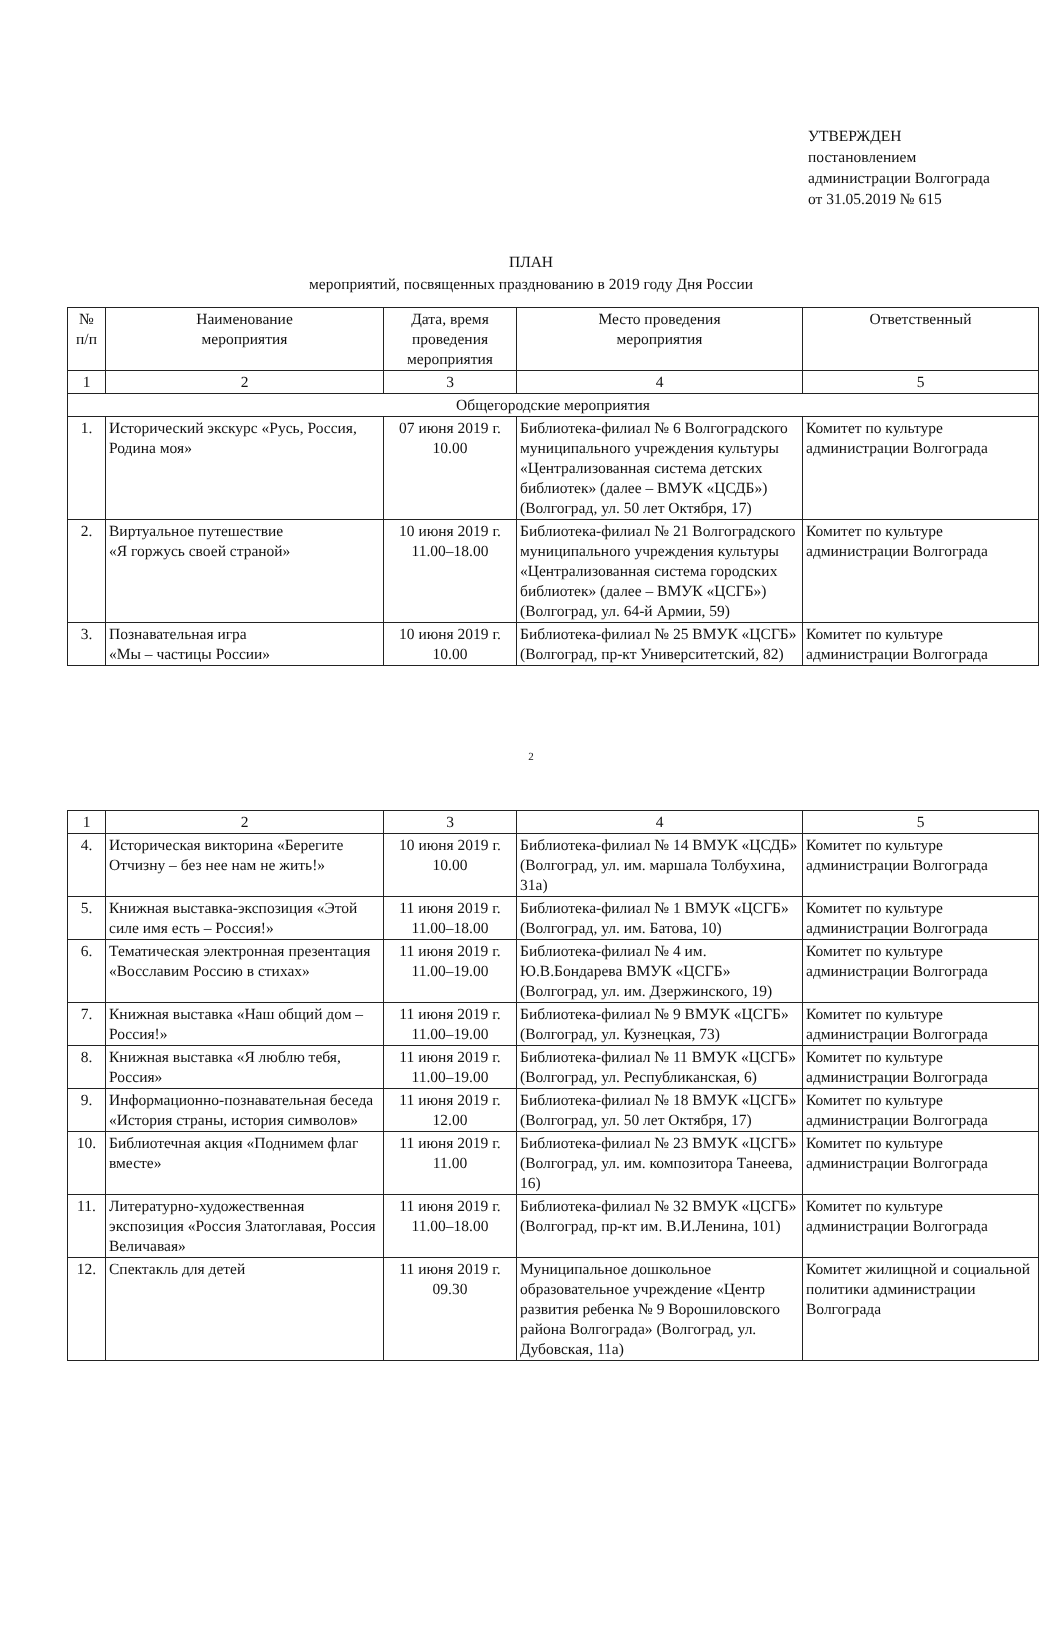УТВЕРЖДЕН
постановлением
администрации Волгограда
от 31.05.2019 № 615
ПЛАН
мероприятий, посвященных празднованию в 2019 году Дня России
| № п/п | Наименование мероприятия | Дата, время проведения мероприятия | Место проведения мероприятия | Ответственный |
| --- | --- | --- | --- | --- |
| 1 | 2 | 3 | 4 | 5 |
| Общегородские мероприятия | | | | |
| 1. | Исторический экскурс «Русь, Россия, Родина моя» | 07 июня 2019 г. 10.00 | Библиотека-филиал № 6 Волгоградского муниципального учреждения культуры «Централизованная система детских библиотек» (далее – ВМУК «ЦСДБ») (Волгоград, ул. 50 лет Октября, 17) | Комитет по культуре администрации Волгограда |
| 2. | Виртуальное путешествие «Я горжусь своей страной» | 10 июня 2019 г. 11.00–18.00 | Библиотека-филиал № 21 Волгоградского муниципального учреждения культуры «Централизованная система городских библиотек» (далее – ВМУК «ЦСГБ») (Волгоград, ул. 64-й Армии, 59) | Комитет по культуре администрации Волгограда |
| 3. | Познавательная игра «Мы – частицы России» | 10 июня 2019 г. 10.00 | Библиотека-филиал № 25 ВМУК «ЦСГБ» (Волгоград, пр-кт Университетский, 82) | Комитет по культуре администрации Волгограда |
2
| 1 | 2 | 3 | 4 | 5 |
| 4. | Историческая викторина «Берегите Отчизну – без нее нам не жить!» | 10 июня 2019 г. 10.00 | Библиотека-филиал № 14 ВМУК «ЦСДБ» (Волгоград, ул. им. маршала Толбухина, 31а) | Комитет по культуре администрации Волгограда |
| 5. | Книжная выставка-экспозиция «Этой силе имя есть – Россия!» | 11 июня 2019 г. 11.00–18.00 | Библиотека-филиал № 1 ВМУК «ЦСГБ» (Волгоград, ул. им. Батова, 10) | Комитет по культуре администрации Волгограда |
| 6. | Тематическая электронная презентация «Восславим Россию в стихах» | 11 июня 2019 г. 11.00–19.00 | Библиотека-филиал № 4 им. Ю.В.Бондарева ВМУК «ЦСГБ» (Волгоград, ул. им. Дзержинского, 19) | Комитет по культуре администрации Волгограда |
| 7. | Книжная выставка «Наш общий дом – Россия!» | 11 июня 2019 г. 11.00–19.00 | Библиотека-филиал № 9 ВМУК «ЦСГБ» (Волгоград, ул. Кузнецкая, 73) | Комитет по культуре администрации Волгограда |
| 8. | Книжная выставка «Я люблю тебя, Россия» | 11 июня 2019 г. 11.00–19.00 | Библиотека-филиал № 11 ВМУК «ЦСГБ» (Волгоград, ул. Республиканская, 6) | Комитет по культуре администрации Волгограда |
| 9. | Информационно-познавательная беседа «История страны, история символов» | 11 июня 2019 г. 12.00 | Библиотека-филиал № 18 ВМУК «ЦСГБ» (Волгоград, ул. 50 лет Октября, 17) | Комитет по культуре администрации Волгограда |
| 10. | Библиотечная акция «Поднимем флаг вместе» | 11 июня 2019 г. 11.00 | Библиотека-филиал № 23 ВМУК «ЦСГБ» (Волгоград, ул. им. композитора Танеева, 16) | Комитет по культуре администрации Волгограда |
| 11. | Литературно-художественная экспозиция «Россия Златоглавая, Россия Величавая» | 11 июня 2019 г. 11.00–18.00 | Библиотека-филиал № 32 ВМУК «ЦСГБ» (Волгоград, пр-кт им. В.И.Ленина, 101) | Комитет по культуре администрации Волгограда |
| 12. | Спектакль для детей | 11 июня 2019 г. 09.30 | Муниципальное дошкольное образовательное учреждение «Центр развития ребенка № 9 Ворошиловского района Волгограда» (Волгоград, ул. Дубовская, 11а) | Комитет жилищной и социальной политики администрации Волгограда |